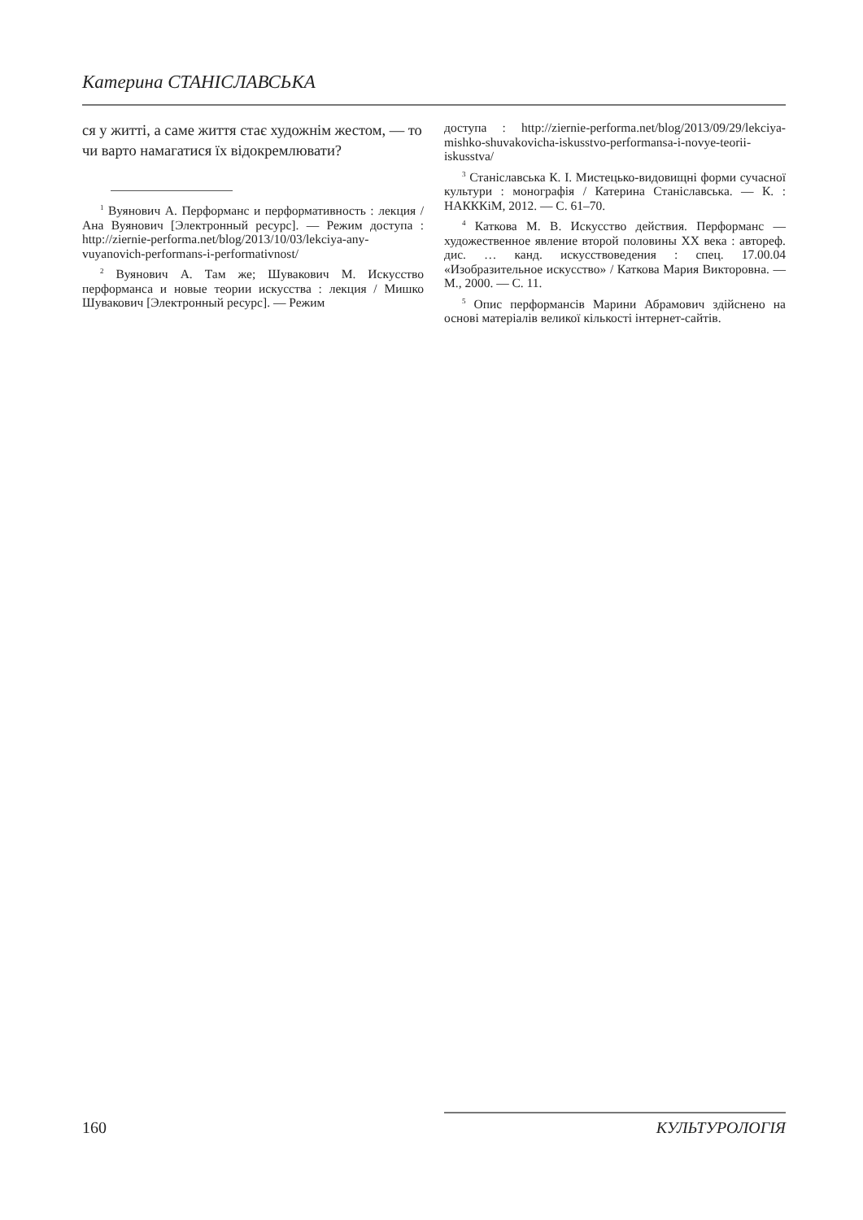Катерина СТАНІСЛАВСЬКА
ся у житті, а саме життя стає художнім жестом, — то чи варто намагатися їх відокремлювати?
<sup>1</sup> Вуянович А. Перформанс и перформативность : лекция / Ана Вуянович [Электронный ресурс]. — Режим доступа : http://ziernie-performa.net/blog/2013/10/03/lekciya-any-vuyanovich-performans-i-performativnost/
<sup>2</sup> Вуянович А. Там же; Шувакович М. Искусство перформанса и новые теории искусства : лекция / Мишко Шувакович [Электронный ресурс]. — Режим
доступа : http://ziernie-performa.net/blog/2013/09/29/lekciya-mishko-shuvakovicha-iskusstvo-performansa-i-novye-teorii-iskusstva/
<sup>3</sup> Станіславська К. І. Мистецько-видовищні форми сучасної культури : монографія / Катерина Станіславська. — К. : НАКККіМ, 2012. — С. 61–70.
<sup>4</sup> Каткова М. В. Искусство действия. Перформанс — художественное явление второй половины XX века : автореф. дис. … канд. искусствоведения : спец. 17.00.04 «Изобразительное искусство» / Каткова Мария Викторовна. — М., 2000. — С. 11.
<sup>5</sup> Опис перформансів Марини Абрамович здійснено на основі матеріалів великої кількості інтернет-сайтів.
160 КУЛЬТУРОЛОГІЯ